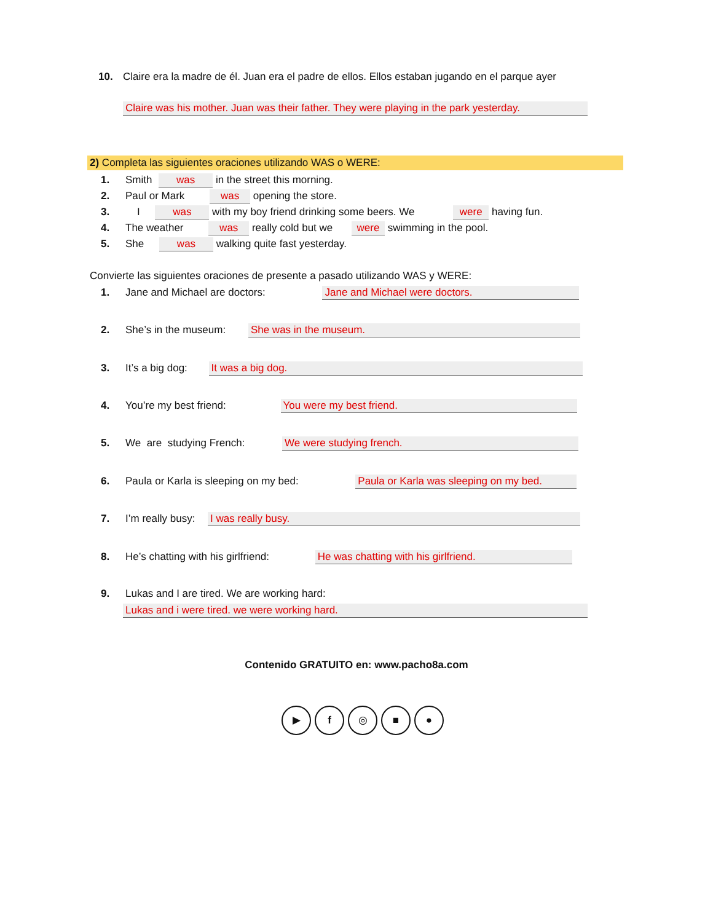10. Claire era la madre de él. Juan era el padre de ellos. Ellos estaban jugando en el parque ayer
Claire was his mother. Juan was their father. They were playing in the park yesterday.
2) Completa las siguientes oraciones utilizando WAS o WERE:
1. Smith was in the street this morning.
2. Paul or Mark was opening the store.
3. I was with my boy friend drinking some beers. We were having fun.
4. The weather was really cold but we were swimming in the pool.
5. She was walking quite fast yesterday.
Convierte las siguientes oraciones de presente a pasado utilizando WAS y WERE:
1. Jane and Michael are doctors: Jane and Michael were doctors.
2. She’s in the museum: She was in the museum.
3. It’s a big dog: It was a big dog.
4. You’re my best friend: You were my best friend.
5. We are studying French: We were studying french.
6. Paula or Karla is sleeping on my bed: Paula or Karla was sleeping on my bed.
7. I’m really busy: I was really busy.
8. He’s chatting with his girlfriend: He was chatting with his girlfriend.
9. Lukas and I are tired. We are working hard:
Lukas and i were tired. we were working hard.
Contenido GRATUITO en: www.pacho8a.com
▶ f ◎ ■ ●